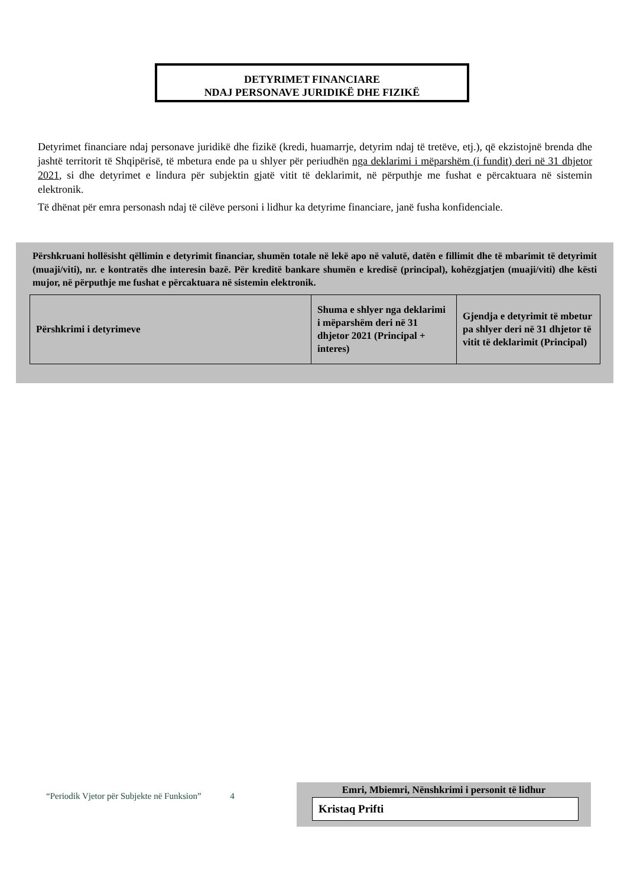DETYRIMET FINANCIARE
NDAJ PERSONAVE JURIDIKË DHE FIZIKË
Detyrimet financiare ndaj personave juridikë dhe fizikë (kredi, huamarrje, detyrim ndaj të tretëve, etj.), që ekzistojnë brenda dhe jashtë territorit të Shqipërisë, të mbetura ende pa u shlyer për periudhën nga deklarimi i mëparshëm (i fundit) deri në 31 dhjetor 2021, si dhe detyrimet e lindura për subjektin gjatë vitit të deklarimit, në përputhje me fushat e përcaktuara në sistemin elektronik.
Të dhënat për emra personash ndaj të cilëve personi i lidhur ka detyrime financiare, janë fusha konfidenciale.
Përshkruani hollësisht qëllimin e detyrimit financiar, shumën totale në lekë apo në valutë, datën e fillimit dhe të mbarimit të detyrimit (muaji/viti), nr. e kontratës dhe interesin bazë. Për kreditë bankare shumën e kredisë (principal), kohëzgjatjen (muaji/viti) dhe kësti mujor, në përputhje me fushat e përcaktuara në sistemin elektronik.
| Përshkrimi i detyrimeve | Shuma e shlyer nga deklarimi i mëparshëm deri në 31 dhjetor 2021 (Principal + interes) | Gjendja e detyrimit të mbetur pa shlyer deri në 31 dhjetor të vitit të deklarimit (Principal) |
“Periodik Vjetor për Subjekte në Funksion” 4
Emri, Mbiemri, Nënshkrimi i personit të lidhur
Kristaq Prifti